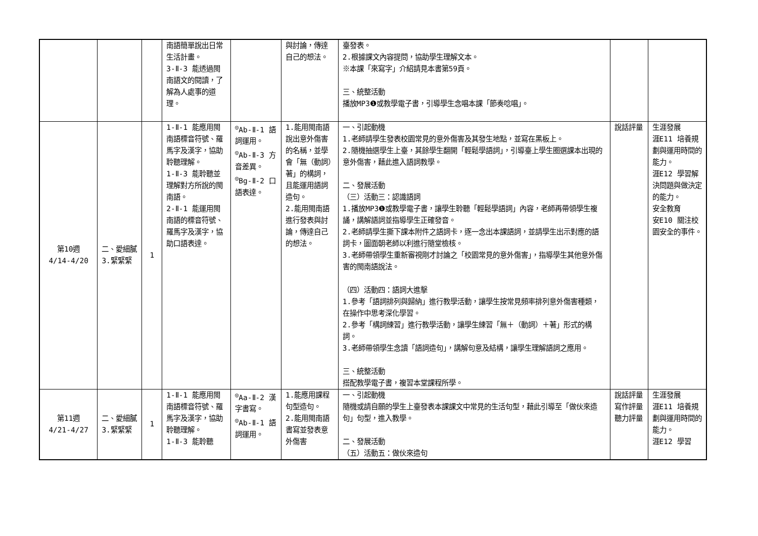| | | | 南語簡單說出日常生活計畫。 3-Ⅱ-3 能透過閩南語文的閱讀，了解為人處事的道理。 | | 與討論，傳達自己的想法。 | 臺發表。 2.根據課文內容提問，協助學生理解文本。 ※本課「來寫字」介紹請見本書第59頁。 三、統整活動 播放MP3❶或教學電子書，引導學生念唱本課「節奏唸唱」。 | | |
| 第10週 4/14-4/20 | 二、愛細膩3.緊緊緊 | 1 | 1-Ⅱ-1 能應用閩南語標音符號、羅馬字及漢字，協助聆聽理解。 1-Ⅱ-3 能聆聽並理解對方所說的閩南語。 2-Ⅱ-1 能運用閩南語的標音符號、羅馬字及漢字，協助口語表達。 | <sup>◎</sup>Ab-Ⅱ-1 語詞運用。 <sup>◎</sup>Ab-Ⅱ-3 方音差異。 <sup>◎</sup>Bg-Ⅱ-2 口語表達。 | 1.能用閩南語說出意外傷害的名稱，並學會「無（動詞）著」的構詞，且能運用語詞造句。 2.能用閩南語進行發表與討論，傳達自己的想法。 | 一、引起動機 1.老師請學生發表校園常見的意外傷害及其發生地點，並寫在黑板上。 2.隨機抽選學生上臺，其餘學生翻開「輕鬆學語詞」，引導臺上學生圈選課本出現的意外傷害，藉此進入語詞教學。 二、發展活動 （三）活動三：認識語詞 1.播放MP3❶或教學電子書，讓學生聆聽「輕鬆學語詞」內容，老師再帶領學生複誦，講解語詞並指導學生正確發音。 2.老師請學生撕下課本附件之語詞卡，逐一念出本課語詞，並請學生出示對應的語詞卡，圖面朝老師以利進行隨堂檢核。 3.老師帶領學生重新審視剛才討論之「校園常見的意外傷害」，指導學生其他意外傷害的閩南語說法。 （四）活動四：語詞大進擊 1.參考「語詞排列與歸納」進行教學活動，讓學生按常見頻率排列意外傷害種類，在操作中思考深化學習。 2.參考「構詞練習」進行教學活動，讓學生練習「無＋（動詞）＋著」形式的構詞。 3.老師帶領學生念讀「語詞造句」，講解句意及結構，讓學生理解語詞之應用。 三、統整活動 搭配教學電子書，複習本堂課程所學。 | 說話評量 | 生涯發展 涯E11 培養規劃與運用時間的能力。 涯E12 學習解決問題與做決定的能力。 安全教育 安E10 關注校園安全的事件。 |
| 第11週 4/21-4/27 | 二、愛細膩3.緊緊緊 | 1 | 1-Ⅱ-1 能應用閩南語標音符號、羅馬字及漢字，協助聆聽理解。 1-Ⅱ-3 能聆聽 | <sup>◎</sup>Aa-Ⅱ-2 漢字書寫。 <sup>◎</sup>Ab-Ⅱ-1 語詞運用。 | 1.能應用課程句型造句。 2.能用閩南語書寫並發表意外傷害 | 一、引起動機 隨機或請自願的學生上臺發表本課課文中常見的生活句型，藉此引導至「做伙來造句」句型，進入教學。 二、發展活動 （五）活動五：做伙來造句 | 說話評量 寫作評量 聽力評量 | 生涯發展 涯E11 培養規劃與運用時間的能力。 涯E12 學習 |